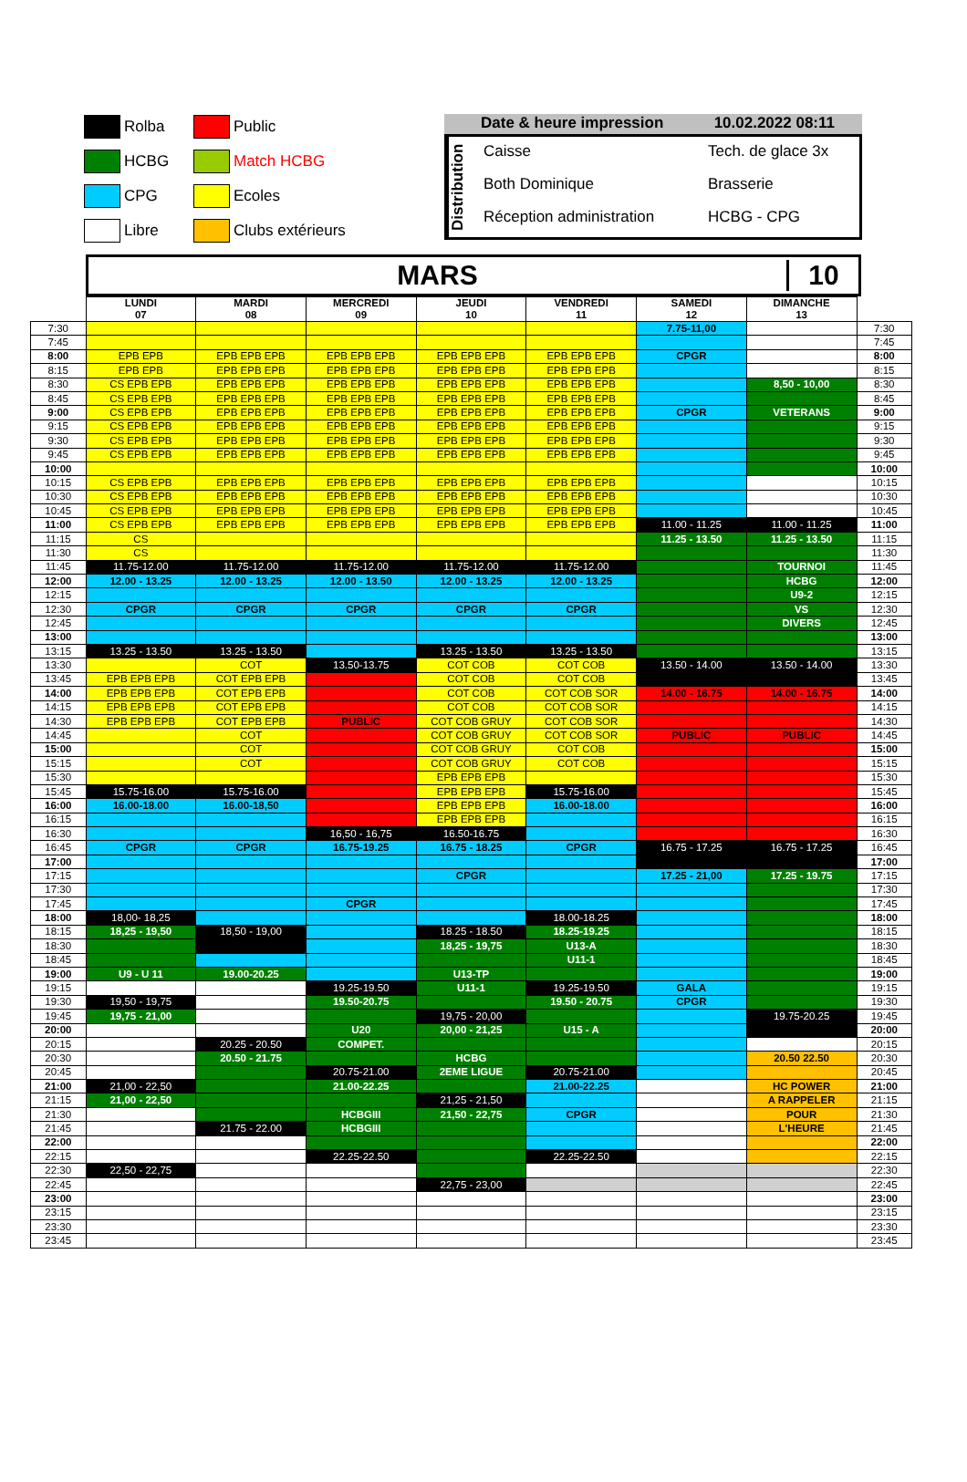Rolba
Public
HCBG
Match HCBG
CPG
Ecoles
Libre
Clubs extérieurs
Date & heure impression 10.02.2022 08:11
Distribution
Caisse Tech. de glace 3x Both Dominique Brasserie Réception administration HCBG - CPG
MARS 10
| | LUNDI 07 | MARDI 08 | MERCREDI 09 | JEUDI 10 | VENDREDI 11 | SAMEDI 12 | DIMANCHE 13 | |
| --- | --- | --- | --- | --- | --- | --- | --- | --- |
| 7:30 | | | | | | 7.75-11,00 | | 7:30 |
| 7:45 | | | | | | | | 7:45 |
| 8:00 | EPB EPB | EPB EPB EPB | EPB EPB EPB | EPB EPB EPB | EPB EPB EPB | CPGR | | 8:00 |
| 8:15 | EPB EPB | EPB EPB EPB | EPB EPB EPB | EPB EPB EPB | EPB EPB EPB | | | 8:15 |
| 8:30 | CS EPB EPB | EPB EPB EPB | EPB EPB EPB | EPB EPB EPB | EPB EPB EPB | | 8,50 - 10,00 | 8:30 |
| 8:45 | CS EPB EPB | EPB EPB EPB | EPB EPB EPB | EPB EPB EPB | EPB EPB EPB | | | 8:45 |
| 9:00 | CS EPB EPB | EPB EPB EPB | EPB EPB EPB | EPB EPB EPB | EPB EPB EPB | CPGR | VETERANS | 9:00 |
| 9:15 | CS EPB EPB | EPB EPB EPB | EPB EPB EPB | EPB EPB EPB | EPB EPB EPB | | | 9:15 |
| 9:30 | CS EPB EPB | EPB EPB EPB | EPB EPB EPB | EPB EPB EPB | EPB EPB EPB | | | 9:30 |
| 9:45 | CS EPB EPB | EPB EPB EPB | EPB EPB EPB | EPB EPB EPB | EPB EPB EPB | | | 9:45 |
| 10:00 | | | | | | | | 10:00 |
| 10:15 | CS EPB EPB | EPB EPB EPB | EPB EPB EPB | EPB EPB EPB | EPB EPB EPB | | | 10:15 |
| 10:30 | CS EPB EPB | EPB EPB EPB | EPB EPB EPB | EPB EPB EPB | EPB EPB EPB | | | 10:30 |
| 10:45 | CS EPB EPB | EPB EPB EPB | EPB EPB EPB | EPB EPB EPB | EPB EPB EPB | | | 10:45 |
| 11:00 | CS EPB EPB | EPB EPB EPB | EPB EPB EPB | EPB EPB EPB | EPB EPB EPB | 11.00 - 11.25 | 11.00 - 11.25 | 11:00 |
| 11:15 | CS | | | | | 11.25 - 13.50 | 11.25 - 13.50 | 11:15 |
| 11:30 | CS | | | | | | | 11:30 |
| 11:45 | 11.75-12.00 | 11.75-12.00 | 11.75-12.00 | 11.75-12.00 | 11.75-12.00 | | TOURNOI | 11:45 |
| 12:00 | 12.00 - 13.25 | 12.00 - 13.25 | 12.00 - 13.50 | 12.00 - 13.25 | 12.00 - 13.25 | | HCBG | 12:00 |
| 12:15 | | | | | | | U9-2 | 12:15 |
| 12:30 | CPGR | CPGR | CPGR | CPGR | CPGR | | VS | 12:30 |
| 12:45 | | | | | | | DIVERS | 12:45 |
| 13:00 | | | | | | | | 13:00 |
| 13:15 | 13.25 - 13.50 | 13.25 - 13.50 | | 13.25 - 13.50 | 13.25 - 13.50 | | | 13:15 |
| 13:30 | | COT | 13.50-13.75 | COT COB | COT COB | 13.50 - 14.00 | 13.50 - 14.00 | 13:30 |
| 13:45 | EPB EPB EPB | COT EPB EPB | | COT COB | COT COB | | | 13:45 |
| 14:00 | EPB EPB EPB | COT EPB EPB | | COT COB | COT COB SOR | 14.00 - 16.75 | 14.00 - 16.75 | 14:00 |
| 14:15 | EPB EPB EPB | COT EPB EPB | | COT COB | COT COB SOR | | | 14:15 |
| 14:30 | EPB EPB EPB | COT EPB EPB | PUBLIC | COT COB GRUY | COT COB SOR | | | 14:30 |
| 14:45 | | COT | | COT COB GRUY | COT COB SOR | PUBLIC | PUBLIC | 14:45 |
| 15:00 | | COT | | COT COB GRUY | COT COB | | | 15:00 |
| 15:15 | | COT | | COT COB GRUY | COT COB | | | 15:15 |
| 15:30 | | | | EPB EPB EPB | | | | 15:30 |
| 15:45 | 15.75-16.00 | 15.75-16.00 | | EPB EPB EPB | 15.75-16.00 | | | 15:45 |
| 16:00 | 16.00-18.00 | 16.00-18,50 | | EPB EPB EPB | 16.00-18.00 | | | 16:00 |
| 16:15 | | | | EPB EPB EPB | | | | 16:15 |
| 16:30 | | | 16,50 - 16,75 | 16.50-16.75 | | | | 16:30 |
| 16:45 | CPGR | CPGR | 16.75-19.25 | 16.75 - 18.25 | CPGR | 16.75 - 17.25 | 16.75 - 17.25 | 16:45 |
| 17:00 | | | | | | | | 17:00 |
| 17:15 | | | | CPGR | | 17.25 - 21,00 | 17.25 - 19.75 | 17:15 |
| 17:30 | | | | | | | | 17:30 |
| 17:45 | | | CPGR | | | | | 17:45 |
| 18:00 | 18,00- 18,25 | | | | 18.00-18.25 | | | 18:00 |
| 18:15 | 18,25 - 19,50 | 18,50 - 19,00 | | 18.25 - 18.50 | 18.25-19.25 | | | 18:15 |
| 18:30 | | | | 18,25 - 19,75 | U13-A | | | 18:30 |
| 18:45 | | | | | U11-1 | | | 18:45 |
| 19:00 | U9 - U 11 | 19.00-20.25 | | U13-TP | | | | 19:00 |
| 19:15 | | | 19.25-19.50 | U11-1 | 19.25-19.50 | GALA | | 19:15 |
| 19:30 | 19,50 - 19,75 | | 19.50-20.75 | | 19.50 - 20.75 | CPGR | | 19:30 |
| 19:45 | 19,75 - 21,00 | | | 19,75 - 20,00 | | | 19.75-20.25 | 19:45 |
| 20:00 | | | U20 | 20,00 - 21,25 | U15 - A | | | 20:00 |
| 20:15 | | 20.25 - 20.50 | COMPET. | | | | | 20:15 |
| 20:30 | | 20.50 - 21.75 | | HCBG | | | 20.50 22.50 | 20:30 |
| 20:45 | | | 20.75-21.00 | 2EME LIGUE | 20.75-21.00 | | | 20:45 |
| 21:00 | 21,00 - 22,50 | | 21.00-22.25 | | 21.00-22.25 | | HC POWER | 21:00 |
| 21:15 | 21,00 - 22,50 | | | 21,25 - 21,50 | | | A RAPPELER | 21:15 |
| 21:30 | | | HCBGIII | 21,50 - 22,75 | CPGR | | POUR | 21:30 |
| 21:45 | | 21.75 - 22.00 | HCBGIII | | | | L'HEURE | 21:45 |
| 22:00 | | | | | | | | 22:00 |
| 22:15 | | | 22.25-22.50 | | 22.25-22.50 | | | 22:15 |
| 22:30 | 22,50 - 22,75 | | | | | | | 22:30 |
| 22:45 | | | | 22,75 - 23,00 | | | | 22:45 |
| 23:00 | | | | | | | | 23:00 |
| 23:15 | | | | | | | | 23:15 |
| 23:30 | | | | | | | | 23:30 |
| 23:45 | | | | | | | | 23:45 |